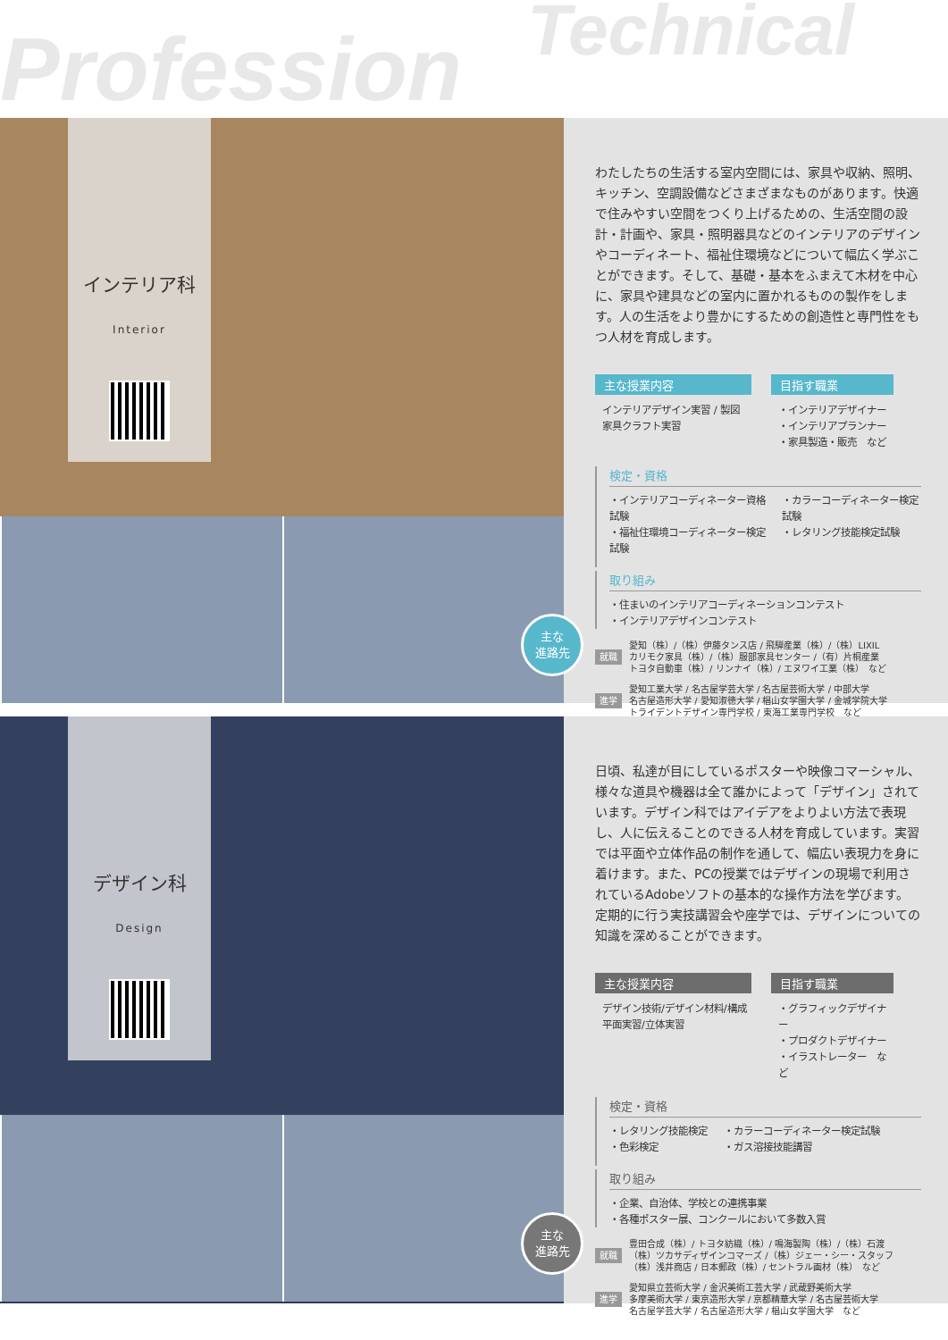Profession Technical
インテリア科
Interior
主な
進路先
わたしたちの生活する室内空間には、家具や収納、照明、キッチン、空調設備などさまざまなものがあります。快適で住みやすい空間をつくり上げるための、生活空間の設計・計画や、家具・照明器具などのインテリアのデザインやコーディネート、福祉住環境などについて幅広く学ぶことができます。そして、基礎・基本をふまえて木材を中心に、家具や建具などの室内に置かれるものの製作をします。人の生活をより豊かにするための創造性と専門性をもつ人材を育成します。
主な授業内容
インテリアデザイン実習 / 製図
家具クラフト実習
目指す職業
・インテリアデザイナー
・インテリアプランナー
・家具製造・販売　など
検定・資格
・インテリアコーディネーター資格試験
・福祉住環境コーディネーター検定試験
・カラーコーディネーター検定試験
・レタリング技能検定試験
取り組み
・住まいのインテリアコーディネーションコンテスト
・インテリアデザインコンテスト
就職 愛知（株）/（株）伊藤タンス店 / 飛騨産業（株）/（株）LIXIL
カリモク家具（株）/（株）服部家具センター /（有）片桐産業
トヨタ自動車（株）/ リンナイ（株）/ エヌワイ工業（株）　など
進学 愛知工業大学 / 名古屋学芸大学 / 名古屋芸術大学 / 中部大学
名古屋造形大学 / 愛知淑徳大学 / 椙山女学園大学 / 金城学院大学
トライデントデザイン専門学校 / 東海工業専門学校　など
デザイン科
Design
主な
進路先
日頃、私達が目にしているポスターや映像コマーシャル、様々な道具や機器は全て誰かによって「デザイン」されています。デザイン科ではアイデアをよりよい方法で表現し、人に伝えることのできる人材を育成しています。実習では平面や立体作品の制作を通して、幅広い表現力を身に着けます。また、PCの授業ではデザインの現場で利用されているAdobeソフトの基本的な操作方法を学びます。定期的に行う実技講習会や座学では、デザインについての知識を深めることができます。
主な授業内容
デザイン技術/デザイン材料/構成
平面実習/立体実習
目指す職業
・グラフィックデザイナー
・プロダクトデザイナー
・イラストレーター　など
検定・資格
・レタリング技能検定
・色彩検定
・カラーコーディネーター検定試験
・ガス溶接技能講習
取り組み
・企業、自治体、学校との連携事業
・各種ポスター展、コンクールにおいて多数入賞
就職 豊田合成（株）/ トヨタ紡織（株）/ 鳴海製陶（株）/（株）石渡
（株）ツカサディザインコマーズ /（株）ジェー・シー・スタッフ
（株）浅井商店 / 日本郵政（株）/ セントラル画材（株）　など
進学 愛知県立芸術大学 / 金沢美術工芸大学 / 武蔵野美術大学
多摩美術大学 / 東京造形大学 / 京都精華大学 / 名古屋芸術大学
名古屋学芸大学 / 名古屋造形大学 / 椙山女学園大学　など